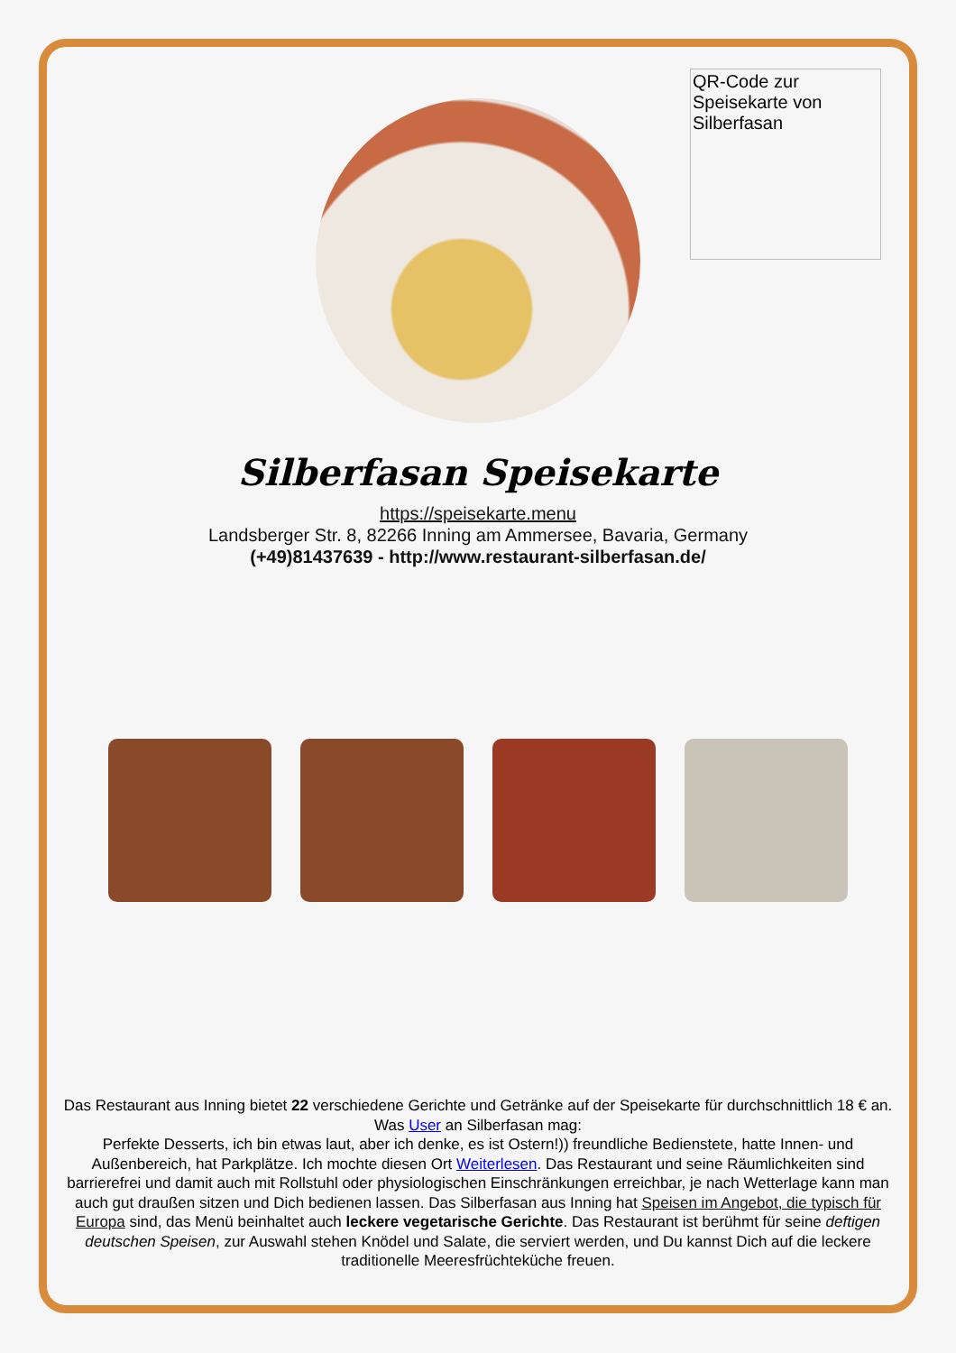QR-Code zur Speisekarte von Silberfasan
Silberfasan Speisekarte
https://speisekarte.menu
Landsberger Str. 8, 82266 Inning am Ammersee, Bavaria, Germany
(+49)81437639 - http://www.restaurant-silberfasan.de/
Das Restaurant aus Inning bietet 22 verschiedene Gerichte und Getränke auf der Speisekarte für durchschnittlich 18 € an. Was User an Silberfasan mag:
Perfekte Desserts, ich bin etwas laut, aber ich denke, es ist Ostern!)) freundliche Bedienstete, hatte Innen- und Außenbereich, hat Parkplätze. Ich mochte diesen Ort Weiterlesen. Das Restaurant und seine Räumlichkeiten sind barrierefrei und damit auch mit Rollstuhl oder physiologischen Einschränkungen erreichbar, je nach Wetterlage kann man auch gut draußen sitzen und Dich bedienen lassen. Das Silberfasan aus Inning hat Speisen im Angebot, die typisch für Europa sind, das Menü beinhaltet auch leckere vegetarische Gerichte. Das Restaurant ist berühmt für seine deftigen deutschen Speisen, zur Auswahl stehen Knödel und Salate, die serviert werden, und Du kannst Dich auf die leckere traditionelle Meeresfrüchteküche freuen.